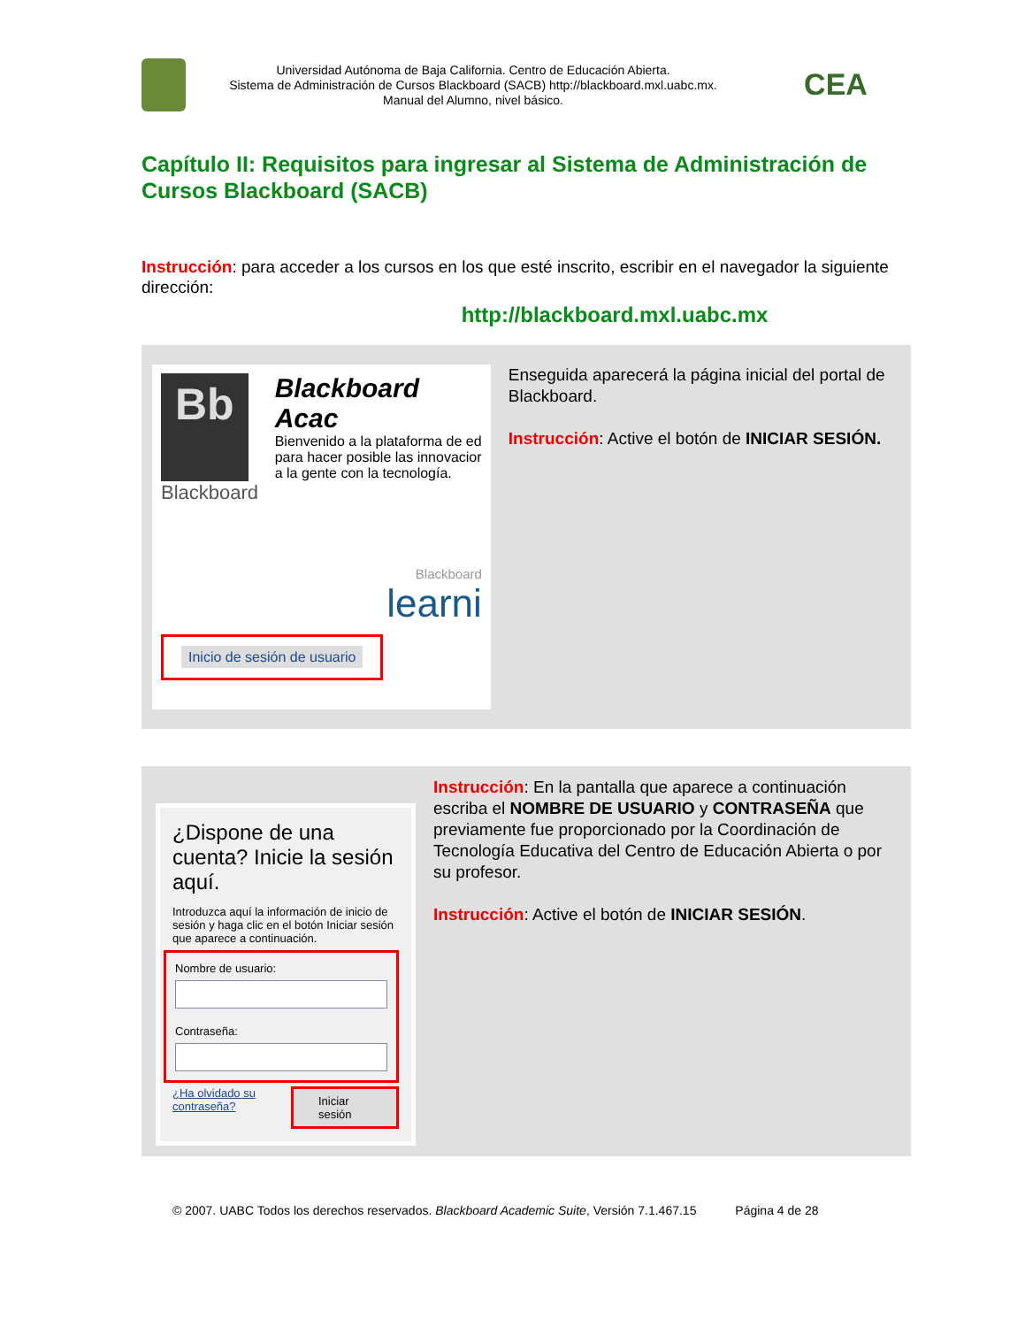Universidad Autónoma de Baja California. Centro de Educación Abierta.
Sistema de Administración de Cursos Blackboard (SACB) http://blackboard.mxl.uabc.mx.
Manual del Alumno, nivel básico.
CEA
Capítulo II: Requisitos para ingresar al Sistema de Administración de Cursos Blackboard (SACB)
Instrucción: para acceder a los cursos en los que esté inscrito, escribir en el navegador la siguiente dirección:
http://blackboard.mxl.uabc.mx
Bb
Blackboard Acac
Bienvenido a la plataforma de ed
para hacer posible las innovacior
a la gente con la tecnología.
Blackboard
Blackboard
learni
Inicio de sesión de usuario
Enseguida aparecerá la página inicial del portal de Blackboard.
Instrucción: Active el botón de INICIAR SESIÓN.
¿Dispone de una cuenta? Inicie la sesión aquí.
Introduzca aquí la información de inicio de sesión y haga clic en el botón Iniciar sesión que aparece a continuación.
Nombre de usuario:
Contraseña:
¿Ha olvidado su contraseña? Iniciar sesión
Instrucción: En la pantalla que aparece a continuación escriba el NOMBRE DE USUARIO y CONTRASEÑA que previamente fue proporcionado por la Coordinación de Tecnología Educativa del Centro de Educación Abierta o por su profesor.
Instrucción: Active el botón de INICIAR SESIÓN.
© 2007. UABC Todos los derechos reservados. Blackboard Academic Suite, Versión 7.1.467.15 Página 4 de 28